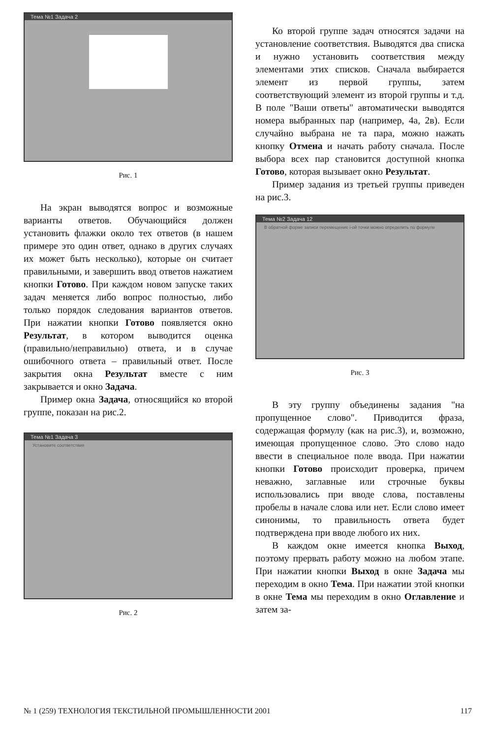Тема №1 Задача 2
Рис. 1
На экран выводятся вопрос и возможные варианты ответов. Обучающийся должен установить флажки около тех ответов (в нашем примере это один ответ, однако в других случаях их может быть несколько), которые он считает правильными, и завершить ввод ответов нажатием кнопки Готово. При каждом новом запуске таких задач меняется либо вопрос полностью, либо только порядок следования вариантов ответов. При нажатии кнопки Готово появляется окно Результат, в котором выводится оценка (правильно/неправильно) ответа, и в случае ошибочного ответа – правильный ответ. После закрытия окна Результат вместе с ним закрывается и окно Задача.
Пример окна Задача, относящийся ко второй группе, показан на рис.2.
Тема №1 Задача 3
Установите соответствия
Рис. 2
Ко второй группе задач относятся задачи на установление соответствия. Выводятся два списка и нужно установить соответствия между элементами этих списков. Сначала выбирается элемент из первой группы, затем соответствующий элемент из второй группы и т.д. В поле "Ваши ответы" автоматически выводятся номера выбранных пар (например, 4а, 2в). Если случайно выбрана не та пара, можно нажать кнопку Отмена и начать работу сначала. После выбора всех пар становится доступной кнопка Готово, которая вызывает окно Результат.
Пример задания из третьей группы приведен на рис.3.
Тема №2 Задача 12
В обратной форме записи перемещение i-ой точки можно определить по формуле
Рис. 3
В эту группу объединены задания "на пропущенное слово". Приводится фраза, содержащая формулу (как на рис.3), и, возможно, имеющая пропущенное слово. Это слово надо ввести в специальное поле ввода. При нажатии кнопки Готово происходит проверка, причем неважно, заглавные или строчные буквы использовались при вводе слова, поставлены пробелы в начале слова или нет. Если слово имеет синонимы, то правильность ответа будет подтверждена при вводе любого их них.
В каждом окне имеется кнопка Выход, поэтому прервать работу можно на любом этапе. При нажатии кнопки Выход в окне Задача мы переходим в окно Тема. При нажатии этой кнопки в окне Тема мы переходим в окно Оглавление и затем за-
№ 1 (259) ТЕХНОЛОГИЯ ТЕКСТИЛЬНОЙ ПРОМЫШЛЕННОСТИ 2001 117